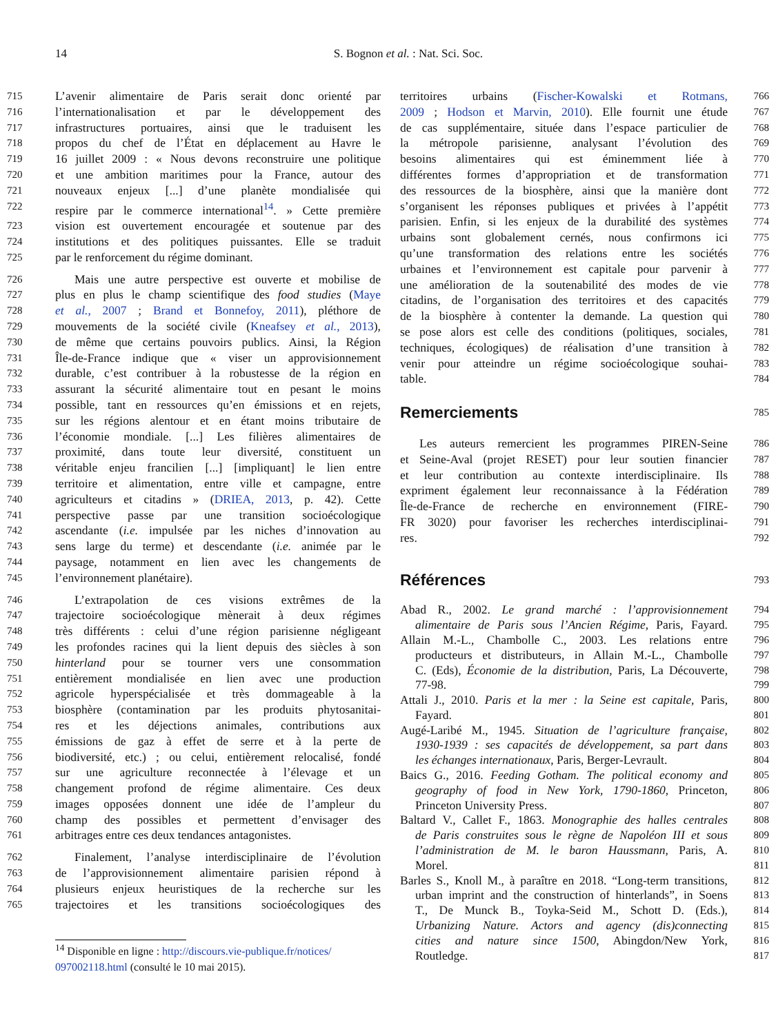14 S. Bognon et al. : Nat. Sci. Soc.
715 L’avenir alimentaire de Paris serait donc orienté par
716 l’internationalisation et par le développement des
717 infrastructures portuaires, ainsi que le traduisent les
718 propos du chef de l’État en déplacement au Havre le
719 16 juillet 2009 : « Nous devons reconstruire une politique
720 et une ambition maritimes pour la France, autour des
721 nouveaux enjeux [...] d’une planète mondialisée qui
722 respire par le commerce international<sup>14</sup>. » Cette première
723 vision est ouvertement encouragée et soutenue par des
724 institutions et des politiques puissantes. Elle se traduit
725 par le renforcement du régime dominant.
726 Mais une autre perspective est ouverte et mobilise de
727 plus en plus le champ scientifique des food studies (Maye
728 et al., 2007 ; Brand et Bonnefoy, 2011), pléthore de
729 mouvements de la société civile (Kneafsey et al., 2013),
730 de même que certains pouvoirs publics. Ainsi, la Région
731 Île-de-France indique que « viser un approvisionnement
732 durable, c’est contribuer à la robustesse de la région en
733 assurant la sécurité alimentaire tout en pesant le moins
734 possible, tant en ressources qu’en émissions et en rejets,
735 sur les régions alentour et en étant moins tributaire de
736 l’économie mondiale. [...] Les filières alimentaires de
737 proximité, dans toute leur diversité, constituent un
738 véritable enjeu francilien [...] [impliquant] le lien entre
739 territoire et alimentation, entre ville et campagne, entre
740 agriculteurs et citadins » (DRIEA, 2013, p. 42). Cette
741 perspective passe par une transition socioécologique
742 ascendante (i.e. impulsée par les niches d’innovation au
743 sens large du terme) et descendante (i.e. animée par le
744 paysage, notamment en lien avec les changements de
745 l’environnement planétaire).
746 L’extrapolation de ces visions extrêmes de la
747 trajectoire socioécologique mènerait à deux régimes
748 très différents : celui d’une région parisienne négligeant
749 les profondes racines qui la lient depuis des siècles à son
750 hinterland pour se tourner vers une consommation
751 entièrement mondialisée en lien avec une production
752 agricole hyperspécialisée et très dommageable à la
753 biosphère (contamination par les produits phytosanitai-
754 res et les déjections animales, contributions aux
755 émissions de gaz à effet de serre et à la perte de
756 biodiversité, etc.) ; ou celui, entièrement relocalisé, fondé
757 sur une agriculture reconnectée à l’élevage et un
758 changement profond de régime alimentaire. Ces deux
759 images opposées donnent une idée de l’ampleur du
760 champ des possibles et permettent d’envisager des
761 arbitrages entre ces deux tendances antagonistes.
762 Finalement, l’analyse interdisciplinaire de l’évolution
763 de l’approvisionnement alimentaire parisien répond à
764 plusieurs enjeux heuristiques de la recherche sur les
765 trajectoires et les transitions socioécologiques des
<sup>14</sup> Disponible en ligne : http://discours.vie-publique.fr/notices/ 097002118.html (consulté le 10 mai 2015).
territoires urbains (Fischer-Kowalski et Rotmans, 766
2009 ; Hodson et Marvin, 2010). Elle fournit une étude 767
de cas supplémentaire, située dans l’espace particulier de 768
la métropole parisienne, analysant l’évolution des 769
besoins alimentaires qui est éminemment liée à 770
différentes formes d’appropriation et de transformation 771
des ressources de la biosphère, ainsi que la manière dont 772
s’organisent les réponses publiques et privées à l’appétit 773
parisien. Enfin, si les enjeux de la durabilité des systèmes 774
urbains sont globalement cernés, nous confirmons ici 775
qu’une transformation des relations entre les sociétés 776
urbaines et l’environnement est capitale pour parvenir à 777
une amélioration de la soutenabilité des modes de vie 778
citadins, de l’organisation des territoires et des capacités 779
de la biosphère à contenter la demande. La question qui 780
se pose alors est celle des conditions (politiques, sociales, 781
techniques, écologiques) de réalisation d’une transition à 782
venir pour atteindre un régime socioécologique souhai- 783
table. 784
Remerciements
785
Les auteurs remercient les programmes PIREN-Seine 786
et Seine-Aval (projet RESET) pour leur soutien financier 787
et leur contribution au contexte interdisciplinaire. Ils 788
expriment également leur reconnaissance à la Fédération 789
Île-de-France de recherche en environnement (FIRE- 790
FR 3020) pour favoriser les recherches interdisciplinai- 791
res. 792
Références
793
Abad R., 2002. Le grand marché : l’approvisionnement 794
alimentaire de Paris sous l’Ancien Régime, Paris, Fayard. 795
Allain M.-L., Chambolle C., 2003. Les relations entre 796
producteurs et distributeurs, in Allain M.-L., Chambolle 797
C. (Eds), Économie de la distribution, Paris, La Découverte, 798
77-98. 799
Attali J., 2010. Paris et la mer : la Seine est capitale, Paris, 800
Fayard. 801
Augé-Laribé M., 1945. Situation de l’agriculture française, 802
1930-1939 : ses capacités de développement, sa part dans 803
les échanges internationaux, Paris, Berger-Levrault. 804
Baics G., 2016. Feeding Gotham. The political economy and 805
geography of food in New York, 1790-1860, Princeton, 806
Princeton University Press. 807
Baltard V., Callet F., 1863. Monographie des halles centrales 808
de Paris construites sous le règne de Napoléon III et sous 809
l’administration de M. le baron Haussmann, Paris, A. 810
Morel. 811
Barles S., Knoll M., à paraître en 2018. “Long-term transitions, 812
urban imprint and the construction of hinterlands”, in Soens 813
T., De Munck B., Toyka-Seid M., Schott D. (Eds.), 814
Urbanizing Nature. Actors and agency (dis)connecting 815
cities and nature since 1500, Abingdon/New York, 816
Routledge. 817